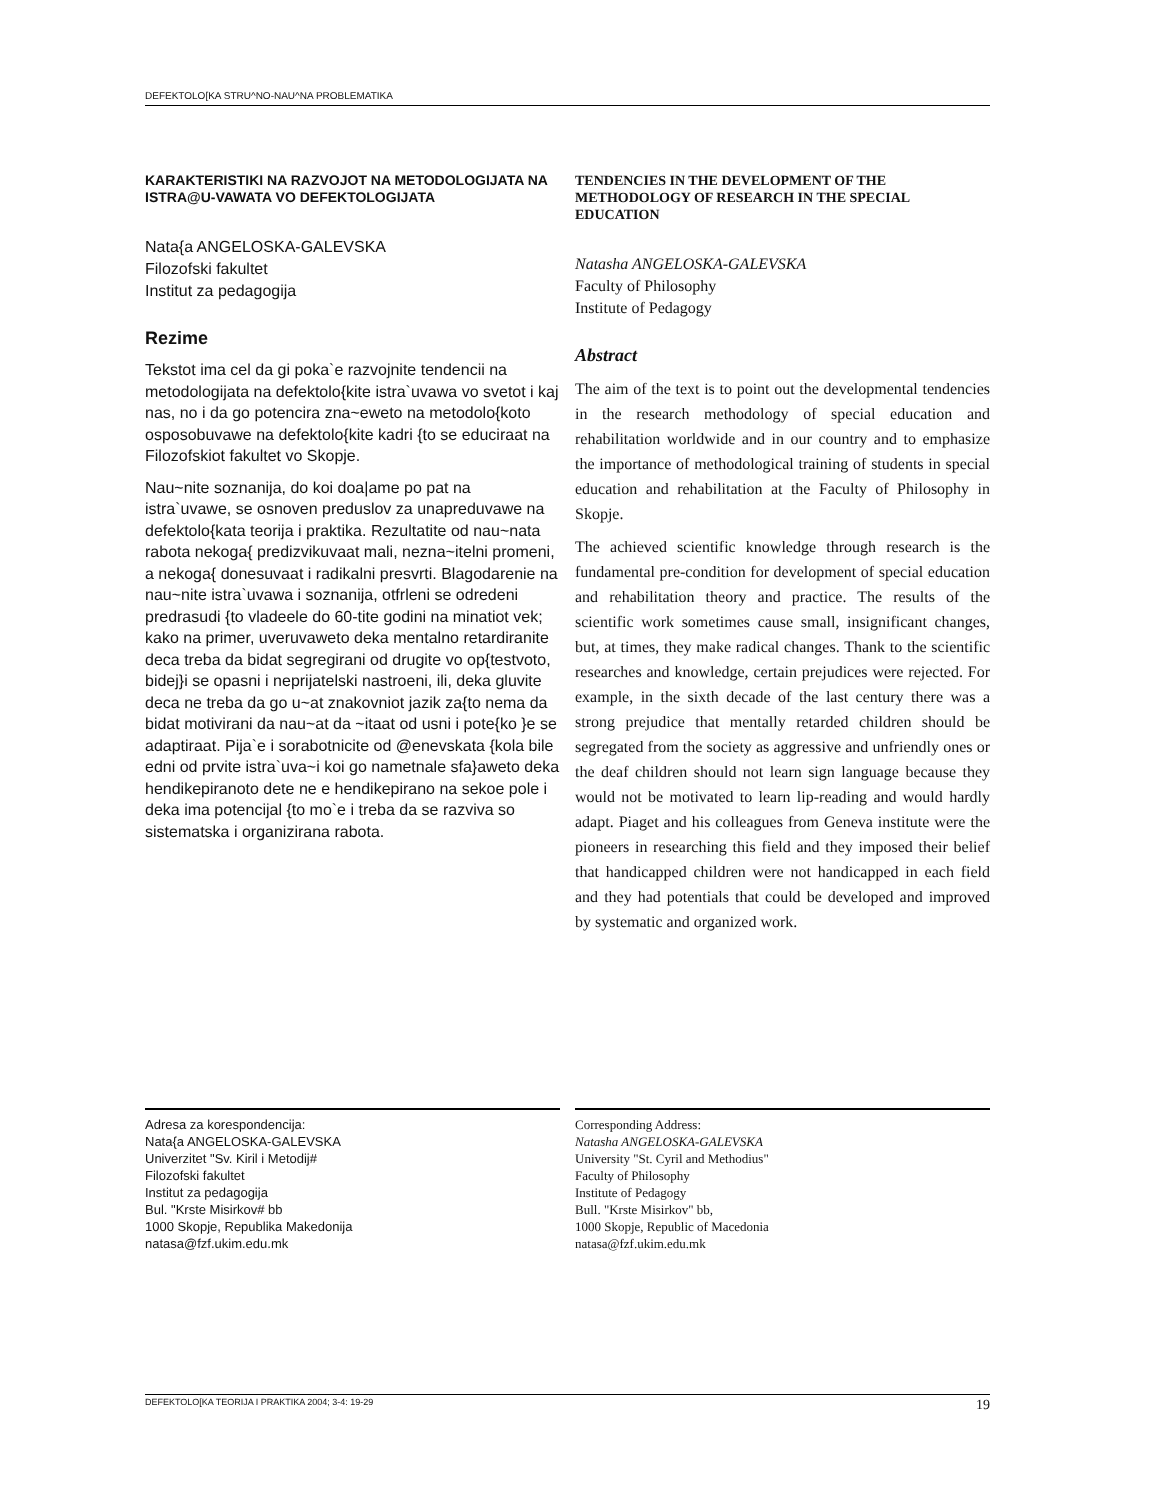DEFEKTOLO[KA STRU^NO-NAU^NA PROBLEMATIKA
KARAKTERISTIKI NA RAZVOJOT NA METODOLOGIJATA NA ISTRA@U-VAWATA VO DEFEKTOLOGIJATA
Nata{a ANGELOSKA-GALEVSKA
Filozofski fakultet
Institut za pedagogija
Rezime
Tekstot ima cel da gi poka`e razvojnite tendencii na metodologijata na defektolo{kite istra`uvawa vo svetot i kaj nas, no i da go potencira zna~eweto na metodolo{koto osposobuvawe na defektolo{kite kadri {to se educiraat na Filozofskiot fakultet vo Skopje.
Nau~nite soznanija, do koi doa|ame po pat na istra`uvawe, se osnoven preduslov za unapreduvawe na defektolo{kata teorija i praktika. Rezultatite od nau~nata rabota nekoga{ predizvikuvaat mali, nezna~itelni promeni, a nekoga{ donesuvaat i radikalni presvrti. Blagodarenie na nau~nite istra`uvawa i soznanija, otfrleni se odredeni predrasudi {to vladeele do 60-tite godini na minatiot vek; kako na primer, uveruvaweto deka mentalno retardiranite deca treba da bidat segregirani od drugite vo op{testvoto, bidej}i se opasni i neprijatelski nastroeni, ili, deka gluvite deca ne treba da go u~at znakovniot jazik za{to nema da bidat motivirani da nau~at da ~itaat od usni i pote{ko }e se adaptiraat. Pija`e i sorabotnicite od @enevskata {kola bile edni od prvite istra`uva~i koi go nametnale sfa}aweto deka hendikepiranoto dete ne e hendikepirano na sekoe pole i deka ima potencijal {to mo`e i treba da se razviva so sistematska i organizirana rabota.
TENDENCIES IN THE DEVELOPMENT OF THE METHODOLOGY OF RESEARCH IN THE SPECIAL EDUCATION
Natasha ANGELOSKA-GALEVSKA
Faculty of Philosophy
Institute of Pedagogy
Abstract
The aim of the text is to point out the developmental tendencies in the research methodology of special education and rehabilitation worldwide and in our country and to emphasize the importance of methodological training of students in special education and rehabilitation at the Faculty of Philosophy in Skopje.
The achieved scientific knowledge through research is the fundamental pre-condition for development of special education and rehabilitation theory and practice. The results of the scientific work sometimes cause small, insignificant changes, but, at times, they make radical changes. Thank to the scientific researches and knowledge, certain prejudices were rejected. For example, in the sixth decade of the last century there was a strong prejudice that mentally retarded children should be segregated from the society as aggressive and unfriendly ones or the deaf children should not learn sign language because they would not be motivated to learn lip-reading and would hardly adapt. Piaget and his colleagues from Geneva institute were the pioneers in researching this field and they imposed their belief that handicapped children were not handicapped in each field and they had potentials that could be developed and improved by systematic and organized work.
Adresa za korespondencija:
Nata{a ANGELOSKA-GALEVSKA
Univerzitet "Sv. Kiril i Metodij#
Filozofski fakultet
Institut za pedagogija
Bul. "Krste Misirkov# bb
1000 Skopje, Republika Makedonija
natasa@fzf.ukim.edu.mk
Corresponding Address:
Natasha ANGELOSKA-GALEVSKA
University "St. Cyril and Methodius"
Faculty of Philosophy
Institute of Pedagogy
Bull. "Krste Misirkov" bb,
1000 Skopje, Republic of Macedonia
natasa@fzf.ukim.edu.mk
DEFEKTOLO[KA TEORIJA I PRAKTIKA 2004; 3-4: 19-29 19